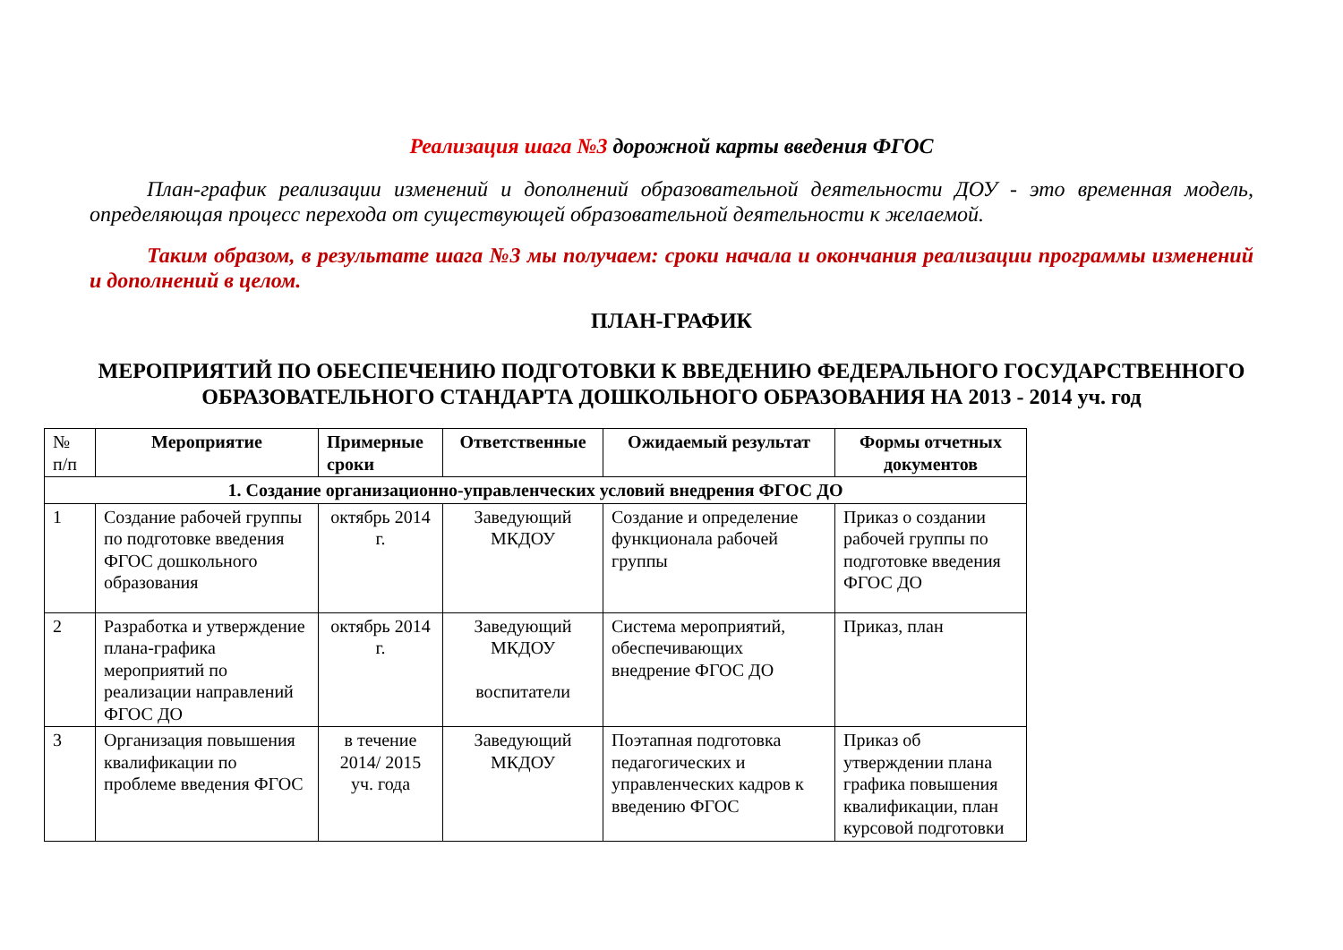Реализация шага №3 дорожной карты введения ФГОС
План-график реализации изменений и дополнений образовательной деятельности ДОУ - это временная модель, определяющая процесс перехода от существующей образовательной деятельности к желаемой.
Таким образом, в результате шага №3 мы получаем: сроки начала и окончания реализации программы изменений и дополнений в целом.
ПЛАН-ГРАФИК
МЕРОПРИЯТИЙ ПО ОБЕСПЕЧЕНИЮ ПОДГОТОВКИ К ВВЕДЕНИЮ ФЕДЕРАЛЬНОГО ГОСУДАРСТВЕННОГО ОБРАЗОВАТЕЛЬНОГО СТАНДАРТА ДОШКОЛЬНОГО ОБРАЗОВАНИЯ НА 2013 - 2014 уч. год
| № п/п | Мероприятие | Примерные сроки | Ответственные | Ожидаемый результат | Формы отчетных документов |
| --- | --- | --- | --- | --- | --- |
| 1. Создание организационно-управленческих условий внедрения ФГОС ДО | | | | | |
| 1 | Создание рабочей группы по подготовке введения ФГОС дошкольного образования | октябрь 2014 г. | Заведующий МКДОУ | Создание и определение функционала рабочей группы | Приказ о создании рабочей группы по подготовке введения ФГОС ДО |
| 2 | Разработка и утверждение плана-графика мероприятий по реализации направлений ФГОС ДО | октябрь 2014 г. | Заведующий МКДОУ воспитатели | Система мероприятий, обеспечивающих внедрение ФГОС ДО | Приказ, план |
| 3 | Организация повышения квалификации по проблеме введения ФГОС | в течение 2014/ 2015 уч. года | Заведующий МКДОУ | Поэтапная подготовка педагогических и управленческих кадров к введению ФГОС | Приказ об утверждении плана графика повышения квалификации, план курсовой подготовки |